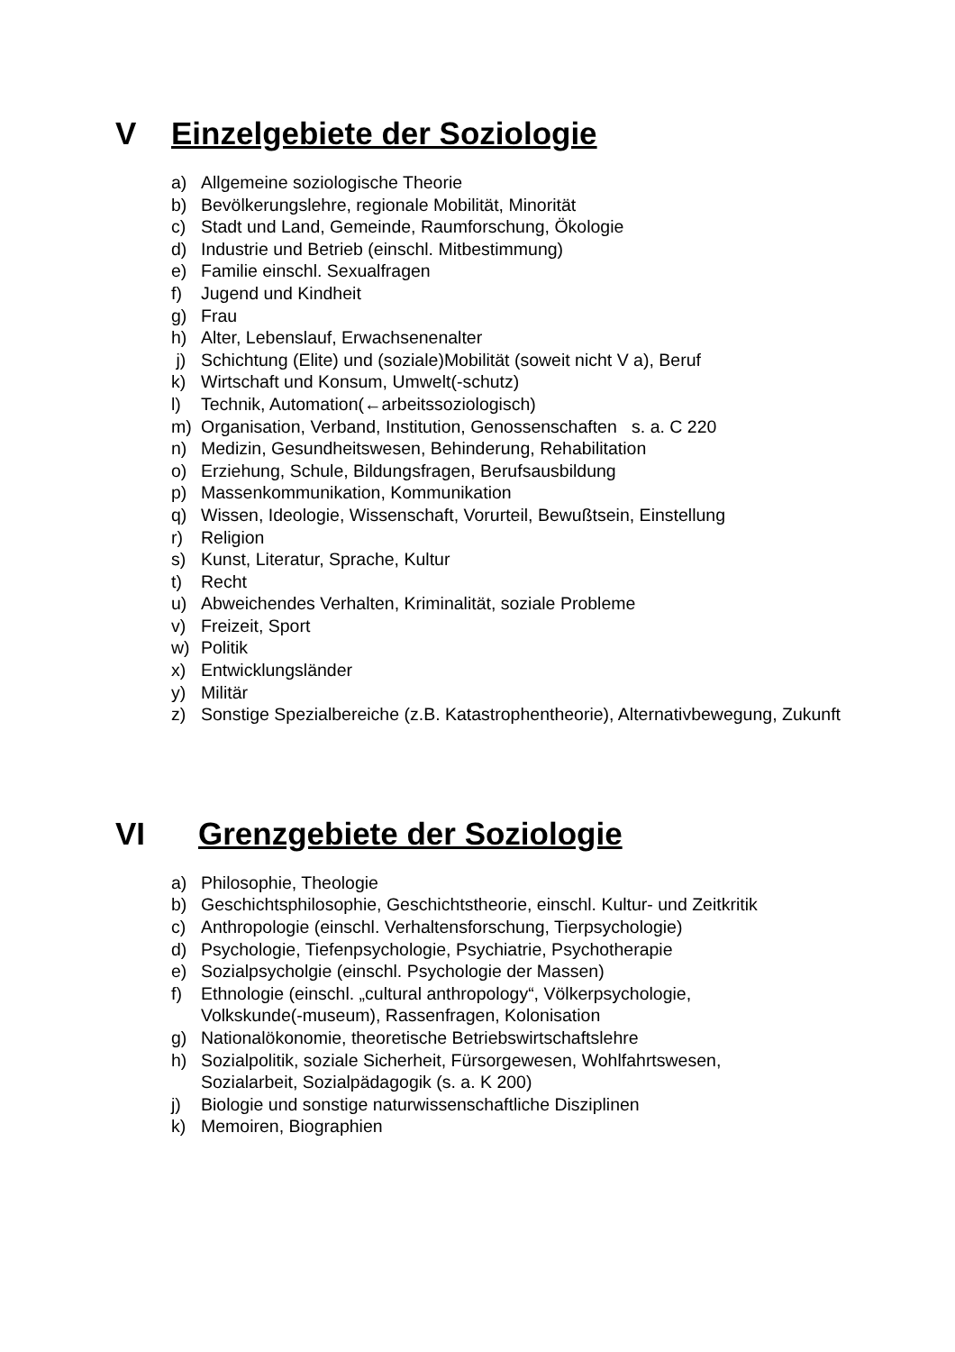V Einzelgebiete der Soziologie
a) Allgemeine soziologische Theorie
b) Bevölkerungslehre, regionale Mobilität, Minorität
c) Stadt und Land, Gemeinde, Raumforschung, Ökologie
d) Industrie und Betrieb (einschl. Mitbestimmung)
e) Familie einschl. Sexualfragen
f) Jugend und Kindheit
g) Frau
h) Alter, Lebenslauf, Erwachsenenalter
j) Schichtung (Elite) und (soziale)Mobilität (soweit nicht V a), Beruf
k) Wirtschaft und Konsum, Umwelt(-schutz)
l) Technik, Automation(←arbeitssoziologisch)
m) Organisation, Verband, Institution, Genossenschaften s. a. C 220
n) Medizin, Gesundheitswesen, Behinderung, Rehabilitation
o) Erziehung, Schule, Bildungsfragen, Berufsausbildung
p) Massenkommunikation, Kommunikation
q) Wissen, Ideologie, Wissenschaft, Vorurteil, Bewußtsein, Einstellung
r) Religion
s) Kunst, Literatur, Sprache, Kultur
t) Recht
u) Abweichendes Verhalten, Kriminalität, soziale Probleme
v) Freizeit, Sport
w) Politik
x) Entwicklungsländer
y) Militär
z) Sonstige Spezialbereiche (z.B. Katastrophentheorie), Alternativbewegung, Zukunft
VI Grenzgebiete der Soziologie
a) Philosophie, Theologie
b) Geschichtsphilosophie, Geschichtstheorie, einschl. Kultur- und Zeitkritik
c) Anthropologie (einschl. Verhaltensforschung, Tierpsychologie)
d) Psychologie, Tiefenpsychologie, Psychiatrie, Psychotherapie
e) Sozialpsycholgie (einschl. Psychologie der Massen)
f) Ethnologie (einschl. „cultural anthropology“, Völkerpsychologie,
Volkskunde(-museum), Rassenfragen, Kolonisation
g) Nationalökonomie, theoretische Betriebswirtschaftslehre
h) Sozialpolitik, soziale Sicherheit, Fürsorgewesen, Wohlfahrtswesen,
Sozialarbeit, Sozialpädagogik (s. a. K 200)
j) Biologie und sonstige naturwissenschaftliche Disziplinen
k) Memoiren, Biographien